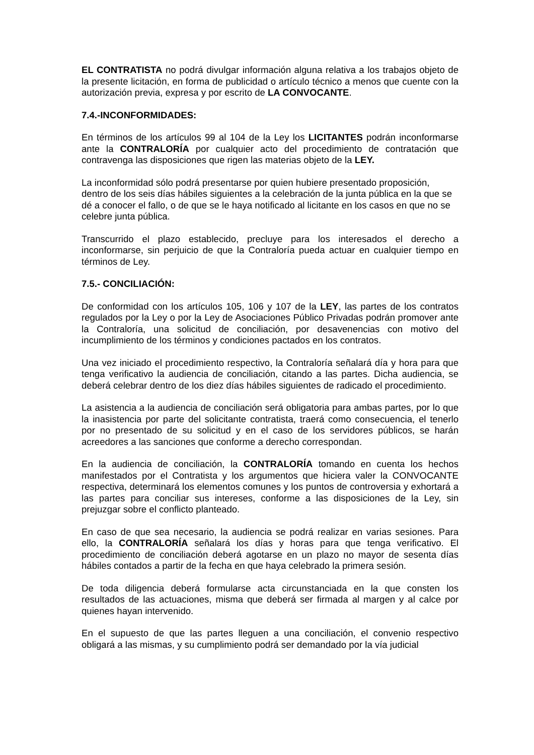EL CONTRATISTA no podrá divulgar información alguna relativa a los trabajos objeto de la presente licitación, en forma de publicidad o artículo técnico a menos que cuente con la autorización previa, expresa y por escrito de LA CONVOCANTE.
7.4.-INCONFORMIDADES:
En términos de los artículos 99 al 104 de la Ley los LICITANTES podrán inconformarse ante la CONTRALORÍA por cualquier acto del procedimiento de contratación que contravenga las disposiciones que rigen las materias objeto de la LEY.
La inconformidad sólo podrá presentarse por quien hubiere presentado proposición, dentro de los seis días hábiles siguientes a la celebración de la junta pública en la que se dé a conocer el fallo, o de que se le haya notificado al licitante en los casos en que no se celebre junta pública.
Transcurrido el plazo establecido, precluye para los interesados el derecho a inconformarse, sin perjuicio de que la Contraloría pueda actuar en cualquier tiempo en términos de Ley.
7.5.- CONCILIACIÓN:
De conformidad con los artículos 105, 106 y 107 de la LEY, las partes de los contratos regulados por la Ley o por la Ley de Asociaciones Público Privadas podrán promover ante la Contraloría, una solicitud de conciliación, por desavenencias con motivo del incumplimiento de los términos y condiciones pactados en los contratos.
Una vez iniciado el procedimiento respectivo, la Contraloría señalará día y hora para que tenga verificativo la audiencia de conciliación, citando a las partes. Dicha audiencia, se deberá celebrar dentro de los diez días hábiles siguientes de radicado el procedimiento.
La asistencia a la audiencia de conciliación será obligatoria para ambas partes, por lo que la inasistencia por parte del solicitante contratista, traerá como consecuencia, el tenerlo por no presentado de su solicitud y en el caso de los servidores públicos, se harán acreedores a las sanciones que conforme a derecho correspondan.
En la audiencia de conciliación, la CONTRALORÍA tomando en cuenta los hechos manifestados por el Contratista y los argumentos que hiciera valer la CONVOCANTE respectiva, determinará los elementos comunes y los puntos de controversia y exhortará a las partes para conciliar sus intereses, conforme a las disposiciones de la Ley, sin prejuzgar sobre el conflicto planteado.
En caso de que sea necesario, la audiencia se podrá realizar en varias sesiones. Para ello, la CONTRALORÍA señalará los días y horas para que tenga verificativo. El procedimiento de conciliación deberá agotarse en un plazo no mayor de sesenta días hábiles contados a partir de la fecha en que haya celebrado la primera sesión.
De toda diligencia deberá formularse acta circunstanciada en la que consten los resultados de las actuaciones, misma que deberá ser firmada al margen y al calce por quienes hayan intervenido.
En el supuesto de que las partes lleguen a una conciliación, el convenio respectivo obligará a las mismas, y su cumplimiento podrá ser demandado por la vía judicial